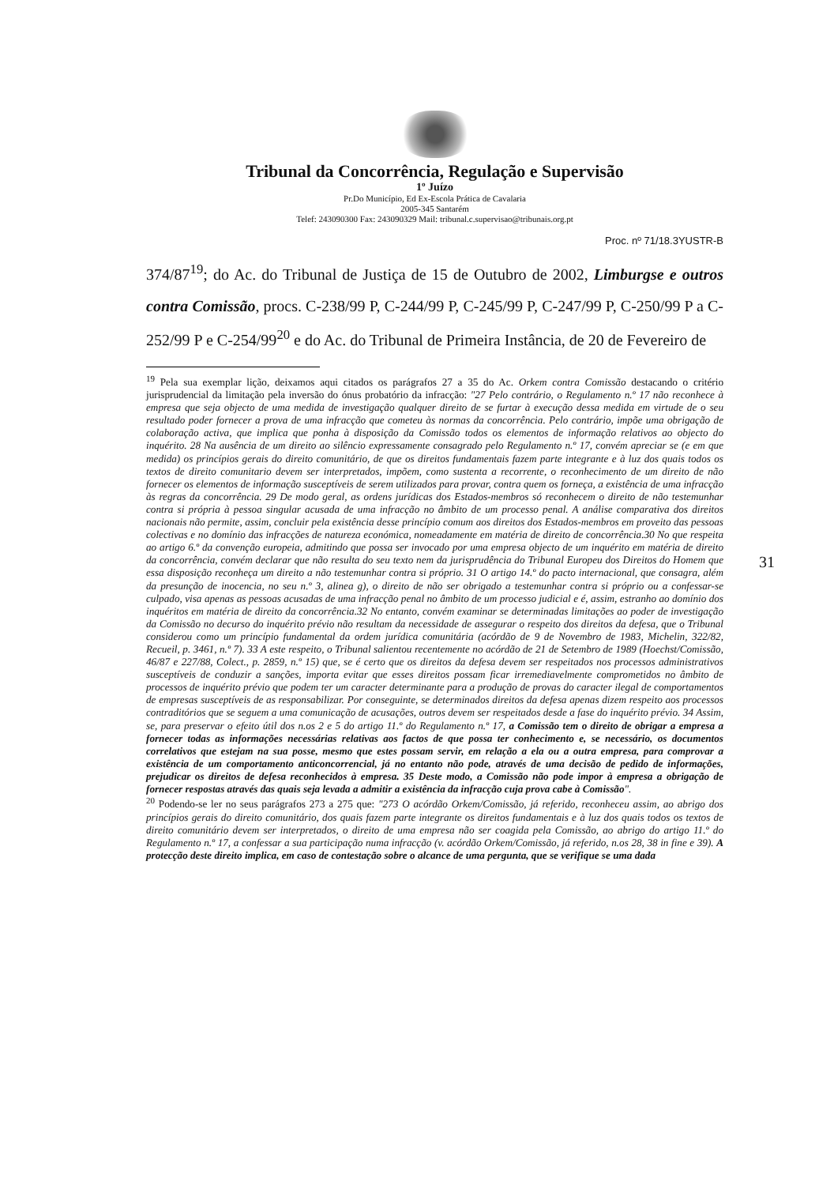Tribunal da Concorrência, Regulação e Supervisão
1º Juízo
Pr.Do Município, Ed Ex-Escola Prática de Cavalaria
2005-345 Santarém
Telef: 243090300 Fax: 243090329 Mail: tribunal.c.supervisao@tribunais.org.pt
Proc. nº 71/18.3YUSTR-B
374/87<sup>19</sup>; do Ac. do Tribunal de Justiça de 15 de Outubro de 2002, Limburgse e outros contra Comissão, procs. C-238/99 P, C-244/99 P, C-245/99 P, C-247/99 P, C-250/99 P a C-252/99 P e C-254/99<sup>20</sup> e do Ac. do Tribunal de Primeira Instância, de 20 de Fevereiro de
<sup>19</sup> Pela sua exemplar lição, deixamos aqui citados os parágrafos 27 a 35 do Ac. Orkem contra Comissão destacando o critério jurisprudencial da limitação pela inversão do ónus probatório da infracção: "27 Pelo contrário, o Regulamento n.º 17 não reconhece à empresa que seja objecto de uma medida de investigação qualquer direito de se furtar à execução dessa medida em virtude de o seu resultado poder fornecer a prova de uma infracção que cometeu às normas da concorrência. Pelo contrário, impõe uma obrigação de colaboração activa, que implica que ponha à disposição da Comissão todos os elementos de informação relativos ao objecto do inquérito. 28 Na ausência de um direito ao silêncio expressamente consagrado pelo Regulamento n.º 17, convém apreciar se (e em que medida) os princípios gerais do direito comunitário, de que os direitos fundamentais fazem parte integrante e à luz dos quais todos os textos de direito comunitario devem ser interpretados, impõem, como sustenta a recorrente, o reconhecimento de um direito de não fornecer os elementos de informação susceptíveis de serem utilizados para provar, contra quem os forneça, a existência de uma infracção às regras da concorrência. 29 De modo geral, as ordens jurídicas dos Estados-membros só reconhecem o direito de não testemunhar contra si própria à pessoa singular acusada de uma infracção no âmbito de um processo penal. A análise comparativa dos direitos nacionais não permite, assim, concluir pela existência desse princípio comum aos direitos dos Estados-membros em proveito das pessoas colectivas e no domínio das infracções de natureza económica, nomeadamente em matéria de direito de concorrência.30 No que respeita ao artigo 6.º da convenção europeia, admitindo que possa ser invocado por uma empresa objecto de um inquérito em matéria de direito da concorrência, convém declarar que não resulta do seu texto nem da jurisprudência do Tribunal Europeu dos Direitos do Homem que essa disposição reconheça um direito a não testemunhar contra si próprio. 31 O artigo 14.º do pacto internacional, que consagra, além da presunção de inocencia, no seu n.º 3, alinea g), o direito de não ser obrigado a testemunhar contra si próprio ou a confessar-se culpado, visa apenas as pessoas acusadas de uma infracção penal no âmbito de um processo judicial e é, assim, estranho ao domínio dos inquéritos em matéria de direito da concorrência.32 No entanto, convém examinar se determinadas limitações ao poder de investigação da Comissão no decurso do inquérito prévio não resultam da necessidade de assegurar o respeito dos direitos da defesa, que o Tribunal considerou como um princípio fundamental da ordem jurídica comunitária (acórdão de 9 de Novembro de 1983, Michelin, 322/82, Recueil, p. 3461, n.º 7). 33 A este respeito, o Tribunal salientou recentemente no acórdão de 21 de Setembro de 1989 (Hoechst/Comissão, 46/87 e 227/88, Colect., p. 2859, n.º 15) que, se é certo que os direitos da defesa devem ser respeitados nos processos administrativos susceptíveis de conduzir a sanções, importa evitar que esses direitos possam ficar irremediavelmente comprometidos no âmbito de processos de inquérito prévio que podem ter um caracter determinante para a produção de provas do caracter ilegal de comportamentos de empresas susceptíveis de as responsabilizar. Por conseguinte, se determinados direitos da defesa apenas dizem respeito aos processos contraditórios que se seguem a uma comunicação de acusações, outros devem ser respeitados desde a fase do inquérito prévio. 34 Assim, se, para preservar o efeito útil dos n.os 2 e 5 do artigo 11.º do Regulamento n.º 17, a Comissão tem o direito de obrigar a empresa a fornecer todas as informações necessárias relativas aos factos de que possa ter conhecimento e, se necessário, os documentos correlativos que estejam na sua posse, mesmo que estes possam servir, em relação a ela ou a outra empresa, para comprovar a existência de um comportamento anticoncorrencial, já no entanto não pode, através de uma decisão de pedido de informações, prejudicar os direitos de defesa reconhecidos à empresa. 35 Deste modo, a Comissão não pode impor à empresa a obrigação de fornecer respostas através das quais seja levada a admitir a existência da infracção cuja prova cabe à Comissão".
<sup>20</sup> Podendo-se ler no seus parágrafos 273 a 275 que: "273 O acórdão Orkem/Comissão, já referido, reconheceu assim, ao abrigo dos princípios gerais do direito comunitário, dos quais fazem parte integrante os direitos fundamentais e à luz dos quais todos os textos de direito comunitário devem ser interpretados, o direito de uma empresa não ser coagida pela Comissão, ao abrigo do artigo 11.º do Regulamento n.º 17, a confessar a sua participação numa infracção (v. acórdão Orkem/Comissão, já referido, n.os 28, 38 in fine e 39). A protecção deste direito implica, em caso de contestação sobre o alcance de uma pergunta, que se verifique se uma dada
31